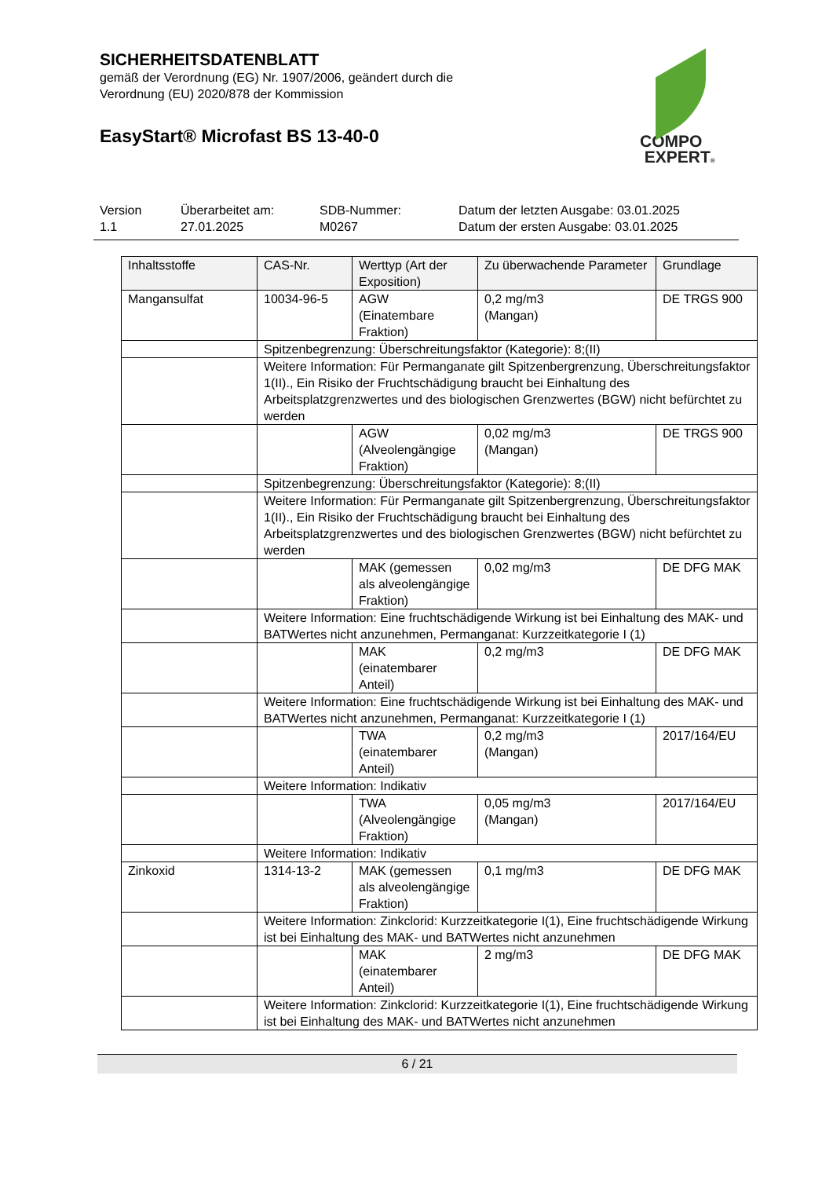SICHERHEITSDATENBLATT
gemäß der Verordnung (EG) Nr. 1907/2006, geändert durch die
Verordnung (EU) 2020/878 der Kommission
EasyStart® Microfast BS 13-40-0
COMPO
EXPERT®
Version
1.1
Überarbeitet am:
27.01.2025
SDB-Nummer:
M0267
Datum der letzten Ausgabe: 03.01.2025
Datum der ersten Ausgabe: 03.01.2025
| Inhaltsstoffe | CAS-Nr. | Werttyp (Art der Exposition) | Zu überwachende Parameter | Grundlage |
| --- | --- | --- | --- | --- |
| Mangansulfat | 10034-96-5 | AGW (Einatembare Fraktion) | 0,2 mg/m3 (Mangan) | DE TRGS 900 |
| | Spitzenbegrenzung: Überschreitungsfaktor (Kategorie): 8;(II) | | | |
| | Weitere Information: Für Permanganate gilt Spitzenbergrenzung, Überschreitungsfaktor 1(II)., Ein Risiko der Fruchtschädigung braucht bei Einhaltung des Arbeitsplatzgrenzwertes und des biologischen Grenzwertes (BGW) nicht befürchtet zu werden | | | |
| | | AGW (Alveolengängige Fraktion) | 0,02 mg/m3 (Mangan) | DE TRGS 900 |
| | Spitzenbegrenzung: Überschreitungsfaktor (Kategorie): 8;(II) | | | |
| | Weitere Information: Für Permanganate gilt Spitzenbergrenzung, Überschreitungsfaktor 1(II)., Ein Risiko der Fruchtschädigung braucht bei Einhaltung des Arbeitsplatzgrenzwertes und des biologischen Grenzwertes (BGW) nicht befürchtet zu werden | | | |
| | | MAK (gemessen als alveolengängige Fraktion) | 0,02 mg/m3 | DE DFG MAK |
| | Weitere Information: Eine fruchtschädigende Wirkung ist bei Einhaltung des MAK- und BATWertes nicht anzunehmen, Permanganat: Kurzzeitkategorie I (1) | | | |
| | | MAK (einatembarer Anteil) | 0,2 mg/m3 | DE DFG MAK |
| | Weitere Information: Eine fruchtschädigende Wirkung ist bei Einhaltung des MAK- und BATWertes nicht anzunehmen, Permanganat: Kurzzeitkategorie I (1) | | | |
| | | TWA (einatembarer Anteil) | 0,2 mg/m3 (Mangan) | 2017/164/EU |
| | Weitere Information: Indikativ | | | |
| | | TWA (Alveolengängige Fraktion) | 0,05 mg/m3 (Mangan) | 2017/164/EU |
| | Weitere Information: Indikativ | | | |
| Zinkoxid | 1314-13-2 | MAK (gemessen als alveolengängige Fraktion) | 0,1 mg/m3 | DE DFG MAK |
| | Weitere Information: Zinkclorid: Kurzzeitkategorie I(1), Eine fruchtschädigende Wirkung ist bei Einhaltung des MAK- und BATWertes nicht anzunehmen | | | |
| | | MAK (einatembarer Anteil) | 2 mg/m3 | DE DFG MAK |
| | Weitere Information: Zinkclorid: Kurzzeitkategorie I(1), Eine fruchtschädigende Wirkung ist bei Einhaltung des MAK- und BATWertes nicht anzunehmen | | | |
6 / 21